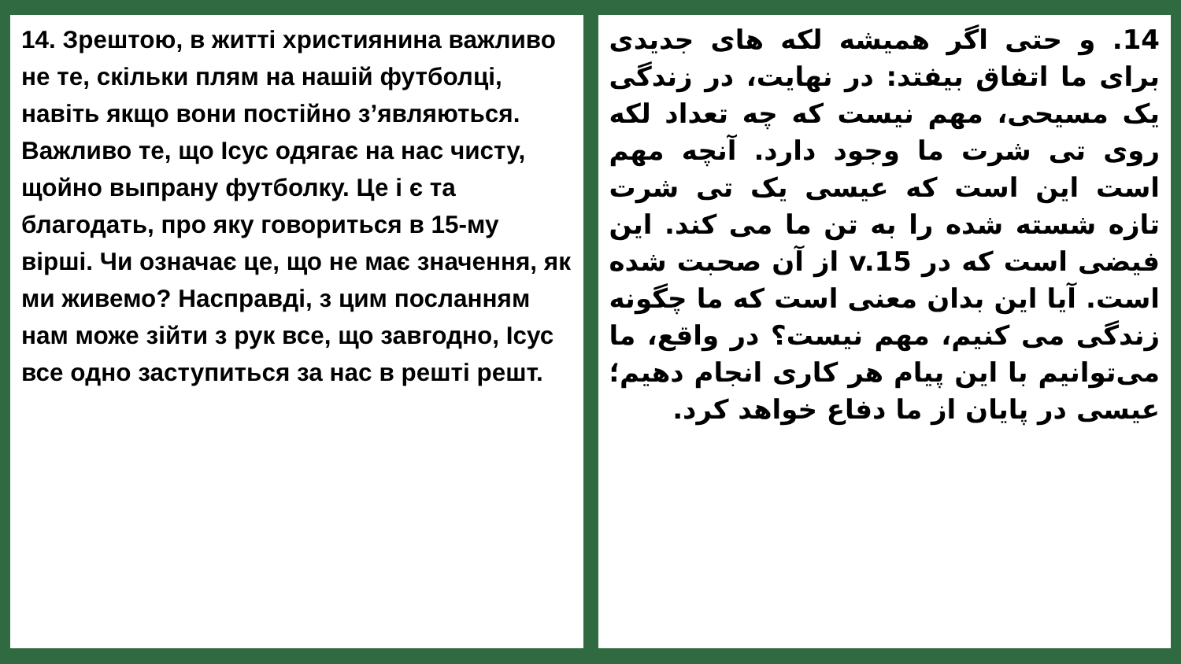14. Зрештою, в житті християнина важливо не те, скільки плям на нашій футболці, навіть якщо вони постійно з’являються. Важливо те, що Ісус одягає на нас чисту, щойно выпрану футболку. Це і є та благодать, про яку говориться в 15-му вірші. Чи означає це, що не має значення, як ми живемо? Насправді, з цим посланням нам може зійти з рук все, що завгодно, Ісус все одно заступиться за нас в решті решт.
14. و حتی اگر همیشه لکه های جدیدی برای ما اتفاق بیفتد: در نهایت، در زندگی یک مسیحی، مهم نیست که چه تعداد لکه روی تی شرت ما وجود دارد. آنچه مهم است این است که عیسی یک تی شرت تازه شسته شده را به تن ما می کند. این فیضی است که در v.15 از آن صحبت شده است. آیا این بدان معنی است که ما چگونه زندگی می کنیم، مهم نیست؟ در واقع، ما می‌توانیم با این پیام هر کاری انجام دهیم؛ عیسی در پایان از ما دفاع خواهد کرد.